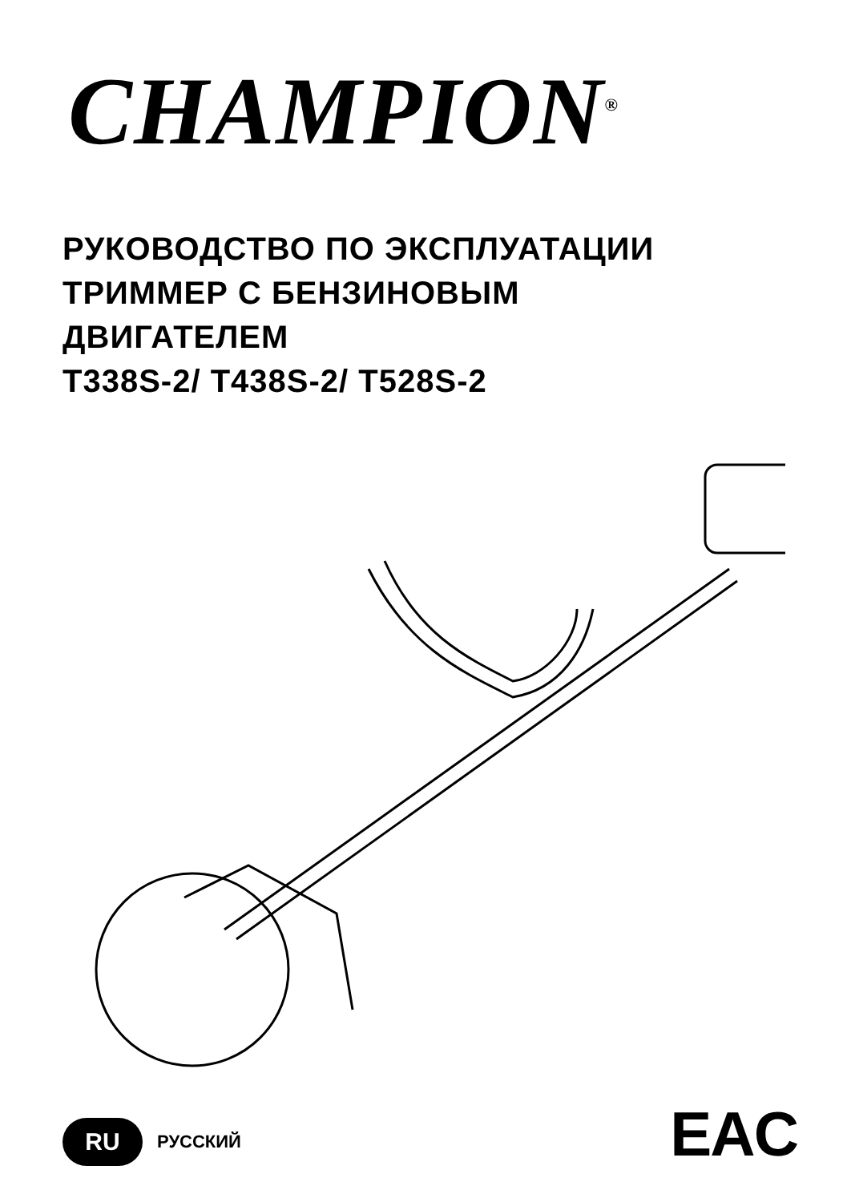CHAMPION<sup>®</sup>
РУКОВОДСТВО ПО ЭКСПЛУАТАЦИИ
ТРИММЕР С БЕНЗИНОВЫМ
ДВИГАТЕЛЕМ
T338S-2/ T438S-2/ T528S-2
RU РУССКИЙ EAC